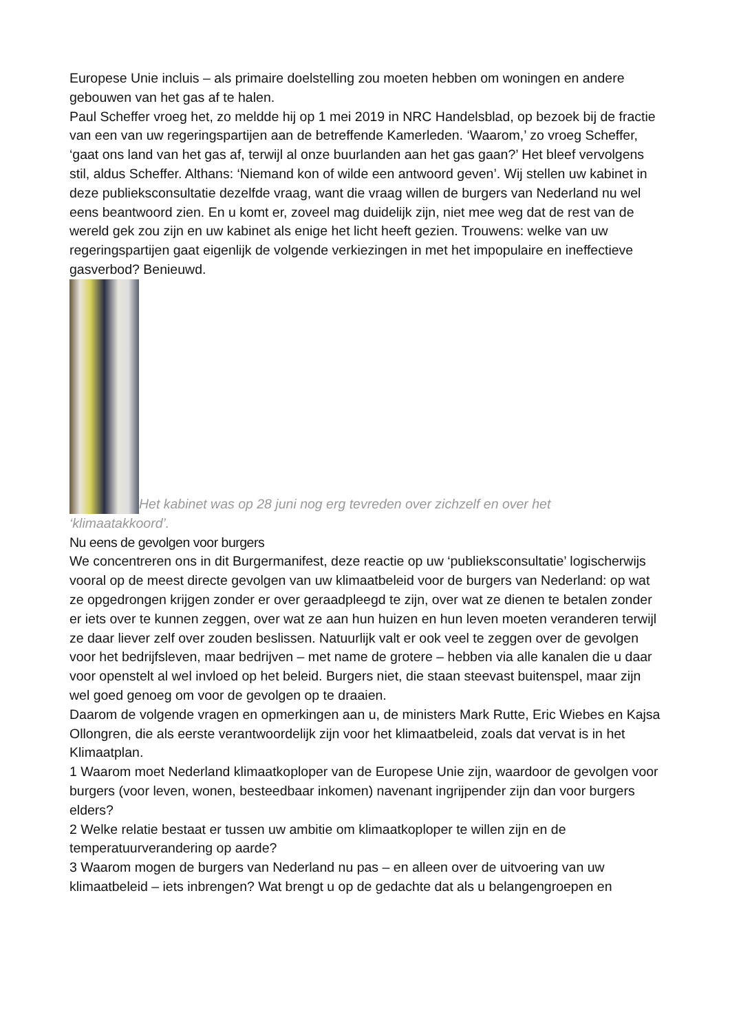Europese Unie incluis – als primaire doelstelling zou moeten hebben om woningen en andere gebouwen van het gas af te halen.
Paul Scheffer vroeg het, zo meldde hij op 1 mei 2019 in NRC Handelsblad, op bezoek bij de fractie van een van uw regeringspartijen aan de betreffende Kamerleden. ‘Waarom,’ zo vroeg Scheffer, ‘gaat ons land van het gas af, terwijl al onze buurlanden aan het gas gaan?’ Het bleef vervolgens stil, aldus Scheffer. Althans: ‘Niemand kon of wilde een antwoord geven’. Wij stellen uw kabinet in deze publieksconsultatie dezelfde vraag, want die vraag willen de burgers van Nederland nu wel eens beantwoord zien. En u komt er, zoveel mag duidelijk zijn, niet mee weg dat de rest van de wereld gek zou zijn en uw kabinet als enige het licht heeft gezien. Trouwens: welke van uw regeringspartijen gaat eigenlijk de volgende verkiezingen in met het impopulaire en ineffectieve gasverbod? Benieuwd.
Het kabinet was op 28 juni nog erg tevreden over zichzelf en over het
‘klimaatakkoord’.
Nu eens de gevolgen voor burgers
We concentreren ons in dit Burgermanifest, deze reactie op uw ‘publieksconsultatie’ logischerwijs vooral op de meest directe gevolgen van uw klimaatbeleid voor de burgers van Nederland: op wat ze opgedrongen krijgen zonder er over geraadpleegd te zijn, over wat ze dienen te betalen zonder er iets over te kunnen zeggen, over wat ze aan hun huizen en hun leven moeten veranderen terwijl ze daar liever zelf over zouden beslissen. Natuurlijk valt er ook veel te zeggen over de gevolgen voor het bedrijfsleven, maar bedrijven – met name de grotere – hebben via alle kanalen die u daar voor openstelt al wel invloed op het beleid. Burgers niet, die staan steevast buitenspel, maar zijn wel goed genoeg om voor de gevolgen op te draaien.
Daarom de volgende vragen en opmerkingen aan u, de ministers Mark Rutte, Eric Wiebes en Kajsa Ollongren, die als eerste verantwoordelijk zijn voor het klimaatbeleid, zoals dat vervat is in het Klimaatplan.
1 Waarom moet Nederland klimaatkoploper van de Europese Unie zijn, waardoor de gevolgen voor burgers (voor leven, wonen, besteedbaar inkomen) navenant ingrijpender zijn dan voor burgers elders?
2 Welke relatie bestaat er tussen uw ambitie om klimaatkoploper te willen zijn en de temperatuurverandering op aarde?
3 Waarom mogen de burgers van Nederland nu pas – en alleen over de uitvoering van uw klimaatbeleid – iets inbrengen? Wat brengt u op de gedachte dat als u belangengroepen en